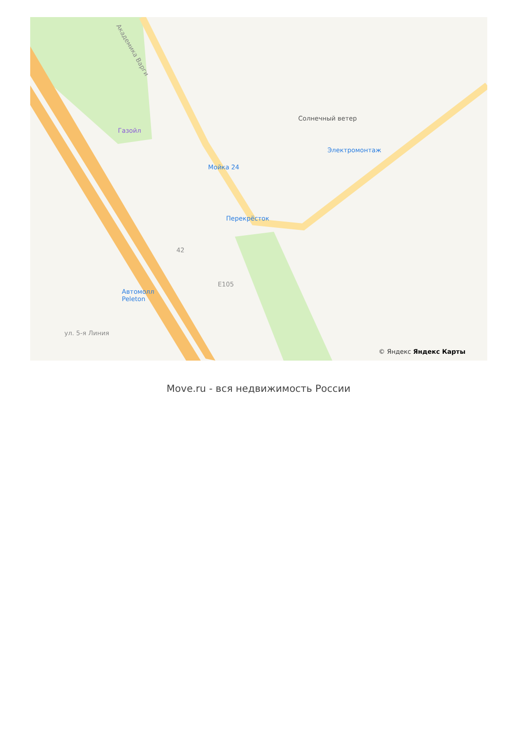Академика Варги
Газойл
Солнечный ветер
Электромонтаж
Мойка 24
Перекрёсток
Автомолл
Peleton
E105
42
ул. 5-я Линия
© Яндекс Яндекс Карты
Move.ru - вся недвижимость России